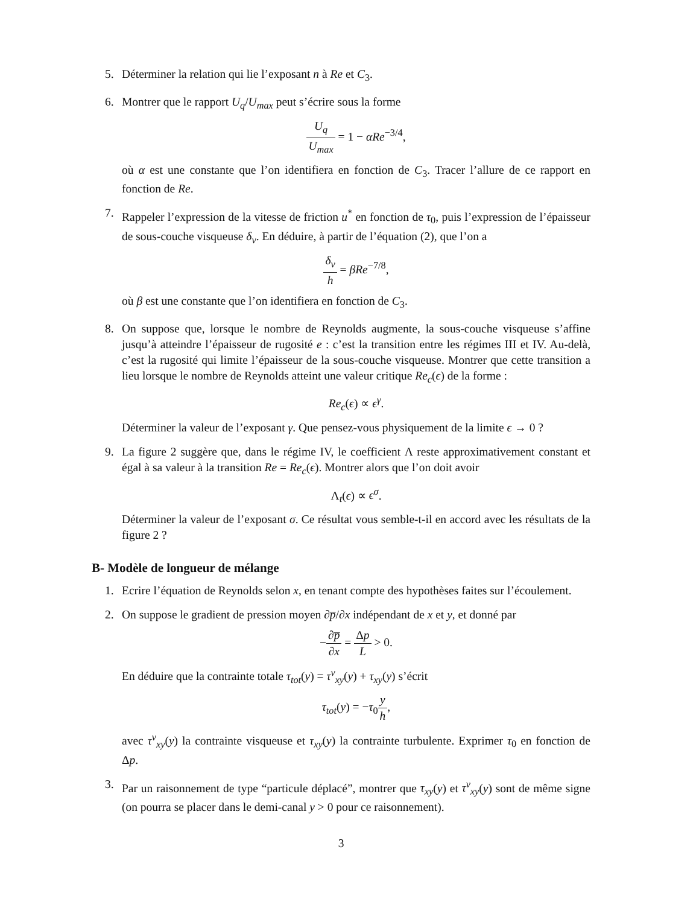5. Déterminer la relation qui lie l’exposant n à Re et C<sub>3</sub>.
6. Montrer que le rapport U<sub>q</sub>/U<sub>max</sub> peut s’écrire sous la forme
U<sub>q</sub> U<sub>max</sub> = 1 − αRe<sup>−3/4</sup>,
où α est une constante que l’on identifiera en fonction de C<sub>3</sub>. Tracer l’allure de ce rapport en fonction de Re.
7. Rappeler l’expression de la vitesse de friction u<sup>*</sup> en fonction de τ<sub>0</sub>, puis l’expression de l’épaisseur de sous-couche visqueuse δ<sub>v</sub>. En déduire, à partir de l’équation (2), que l’on a
δ<sub>v</sub> h = βRe<sup>−7/8</sup>,
où β est une constante que l’on identifiera en fonction de C<sub>3</sub>.
8. On suppose que, lorsque le nombre de Reynolds augmente, la sous-couche visqueuse s’affine jusqu’à atteindre l’épaisseur de rugosité e : c’est la transition entre les régimes III et IV. Au-delà, c’est la rugosité qui limite l’épaisseur de la sous-couche visqueuse. Montrer que cette transition a lieu lorsque le nombre de Reynolds atteint une valeur critique Re<sub>c</sub>(ϵ) de la forme :
Re<sub>c</sub>(ϵ) ∝ ϵ<sup>γ</sup>.
Déterminer la valeur de l’exposant γ. Que pensez-vous physiquement de la limite ϵ → 0 ?
9. La figure 2 suggère que, dans le régime IV, le coefficient Λ reste approximativement constant et égal à sa valeur à la transition Re = Re<sub>c</sub>(ϵ). Montrer alors que l’on doit avoir
Λ<sub>t</sub>(ϵ) ∝ ϵ<sup>σ</sup>.
Déterminer la valeur de l’exposant σ. Ce résultat vous semble-t-il en accord avec les résultats de la figure 2 ?
B- Modèle de longueur de mélange
1. Ecrire l’équation de Reynolds selon x, en tenant compte des hypothèses faites sur l’écoulement.
2. On suppose le gradient de pression moyen ∂p̅/∂x indépendant de x et y, et donné par
−∂p̅ ∂x = Δp L > 0.
En déduire que la contrainte totale τ<sub>tot</sub>(y) = τ<sup>v</sup><sub>xy</sub>(y) + τ<sub>xy</sub>(y) s’écrit
τ<sub>tot</sub>(y) = −τ<sub>0</sub>y h,
avec τ<sup>v</sup><sub>xy</sub>(y) la contrainte visqueuse et τ<sub>xy</sub>(y) la contrainte turbulente. Exprimer τ<sub>0</sub> en fonction de Δp.
3. Par un raisonnement de type “particule déplacé”, montrer que τ<sub>xy</sub>(y) et τ<sup>v</sup><sub>xy</sub>(y) sont de même signe (on pourra se placer dans le demi-canal y > 0 pour ce raisonnement).
3